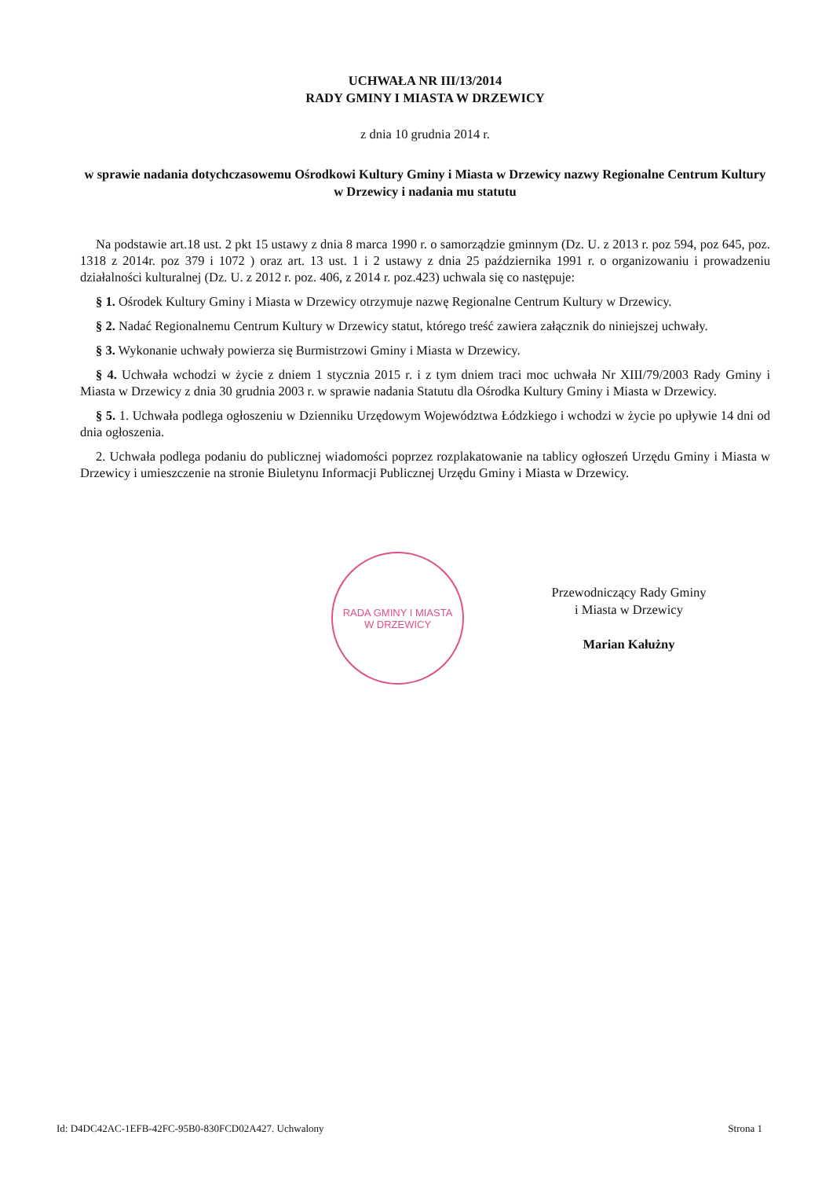UCHWAŁA NR III/13/2014
RADY GMINY I MIASTA W DRZEWICY
z dnia 10 grudnia 2014 r.
w sprawie nadania dotychczasowemu Ośrodkowi Kultury Gminy i Miasta w Drzewicy nazwy Regionalne Centrum Kultury w Drzewicy i nadania mu statutu
Na podstawie art.18 ust. 2 pkt 15 ustawy z dnia 8 marca 1990 r. o samorządzie gminnym (Dz. U. z 2013 r. poz 594, poz 645, poz. 1318 z 2014r. poz 379 i 1072 ) oraz art. 13 ust. 1 i 2 ustawy z dnia 25 października 1991 r. o organizowaniu i prowadzeniu działalności kulturalnej (Dz. U. z 2012 r. poz. 406, z 2014 r. poz.423) uchwala się co następuje:
§ 1. Ośrodek Kultury Gminy i Miasta w Drzewicy otrzymuje nazwę Regionalne Centrum Kultury w Drzewicy.
§ 2. Nadać Regionalnemu Centrum Kultury w Drzewicy statut, którego treść zawiera załącznik do niniejszej uchwały.
§ 3. Wykonanie uchwały powierza się Burmistrzowi Gminy i Miasta w Drzewicy.
§ 4. Uchwała wchodzi w życie z dniem 1 stycznia 2015 r. i z tym dniem traci moc uchwała Nr XIII/79/2003 Rady Gminy i Miasta w Drzewicy z dnia 30 grudnia 2003 r. w sprawie nadania Statutu dla Ośrodka Kultury Gminy i Miasta w Drzewicy.
§ 5. 1. Uchwała podlega ogłoszeniu w Dzienniku Urzędowym Województwa Łódzkiego i wchodzi w życie po upływie 14 dni od dnia ogłoszenia.
2. Uchwała podlega podaniu do publicznej wiadomości poprzez rozplakatowanie na tablicy ogłoszeń Urzędu Gminy i Miasta w Drzewicy i umieszczenie na stronie Biuletynu Informacji Publicznej Urzędu Gminy i Miasta w Drzewicy.
RADA GMINY I MIASTA
W DRZEWICY
Przewodniczący Rady Gminy
i Miasta w Drzewicy
Marian Kałużny
Id: D4DC42AC-1EFB-42FC-95B0-830FCD02A427. Uchwalony Strona 1